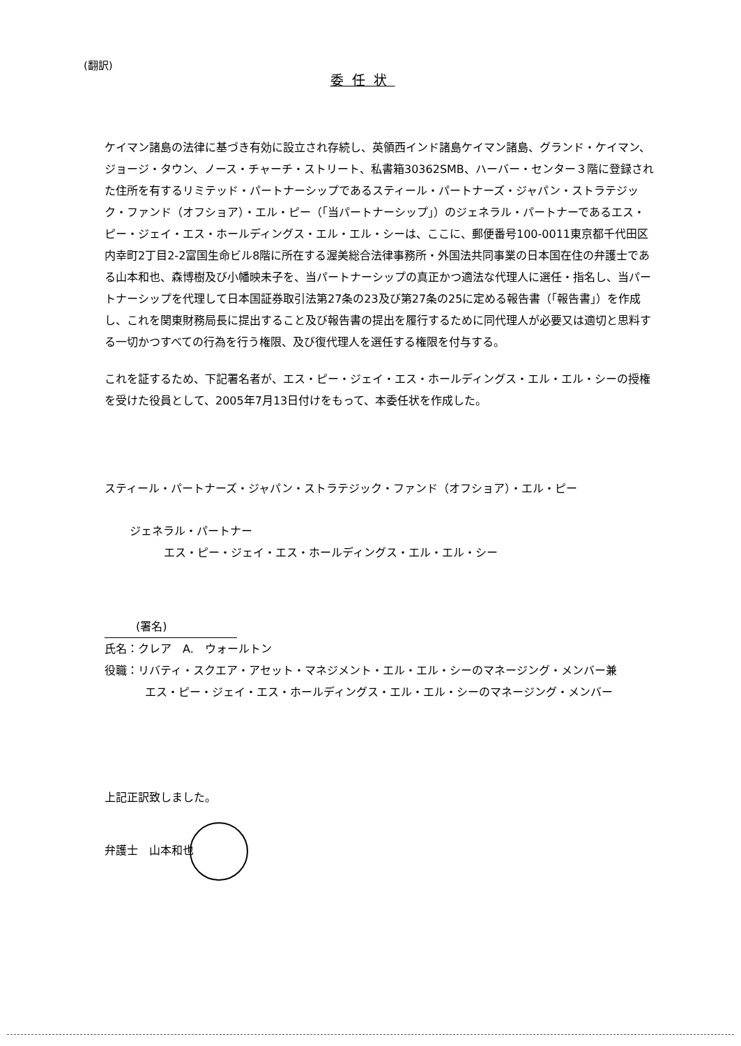(翻訳)
委任状
ケイマン諸島の法律に基づき有効に設立され存続し、英領西インド諸島ケイマン諸島、グランド・ケイマン、ジョージ・タウン、ノース・チャーチ・ストリート、私書箱30362SMB、ハーバー・センター３階に登録された住所を有するリミテッド・パートナーシップであるスティール・パートナーズ・ジャパン・ストラテジック・ファンド（オフショア）・エル・ピー（「当パートナーシップ」）のジェネラル・パートナーであるエス・ピー・ジェイ・エス・ホールディングス・エル・エル・シーは、ここに、郵便番号100-0011東京都千代田区内幸町2丁目2-2富国生命ビル8階に所在する渥美総合法律事務所・外国法共同事業の日本国在住の弁護士である山本和也、森博樹及び小幡映未子を、当パートナーシップの真正かつ適法な代理人に選任・指名し、当パートナーシップを代理して日本国証券取引法第27条の23及び第27条の25に定める報告書（「報告書」）を作成し、これを関東財務局長に提出すること及び報告書の提出を履行するために同代理人が必要又は適切と思料する一切かつすべての行為を行う権限、及び復代理人を選任する権限を付与する。
これを証するため、下記署名者が、エス・ピー・ジェイ・エス・ホールディングス・エル・エル・シーの授権を受けた役員として、2005年7月13日付けをもって、本委任状を作成した。
スティール・パートナーズ・ジャパン・ストラテジック・ファンド（オフショア）・エル・ピー
ジェネラル・パートナー
エス・ピー・ジェイ・エス・ホールディングス・エル・エル・シー
(署名)
氏名：クレア　A.　ウォールトン
役職：リバティ・スクエア・アセット・マネジメント・エル・エル・シーのマネージング・メンバー兼
エス・ピー・ジェイ・エス・ホールディングス・エル・エル・シーのマネージング・メンバー
上記正訳致しました。
弁護士　山本和也